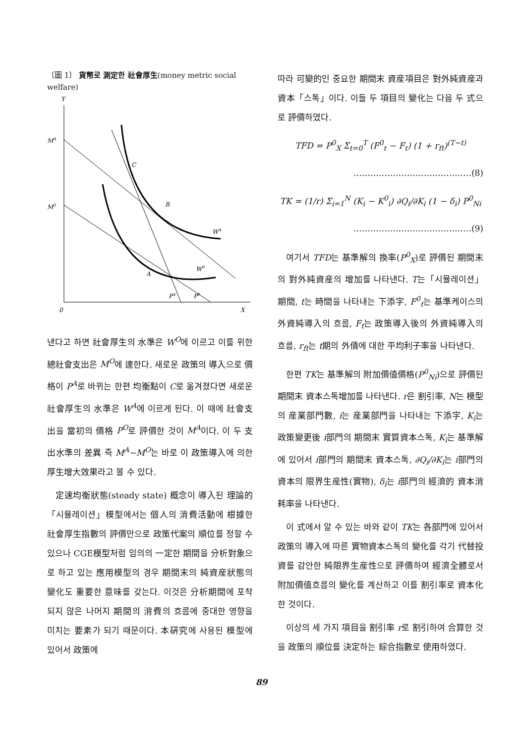〔圖 1〕 貨幣로 測定한 社會厚生(money metric social welfare)
Y
0
X
MA
M0
C
B
A
WA
W0
PA
P0
낸다고 하면 社會厚生의 水準은 W<sup>O</sup>에 이르고 이를 위한 總社會支出은 M<sup>O</sup>에 達한다. 새로운 政策의 導入으로 價格이 P<sup>A</sup>로 바뀌는 한편 均衡點이 C로 옮겨졌다면 새로운 社會厚生의 水準은 W<sup>A</sup>에 이르게 된다. 이 때에 社會支出을 當初의 價格 P<sup>O</sup>로 評價한 것이 M<sup>A</sup>이다. 이 두 支出水準의 差異 즉 M<sup>A</sup>−M<sup>O</sup>는 바로 이 政策導入에 의한 厚生增大效果라고 볼 수 있다.
定速均衡狀態(steady state) 概念이 導入된 理論的「시뮬레이션」模型에서는 個人의 消費活動에 根據한 社會厚生指數의 評價만으로 政策代案의 順位를 정할 수 있으나 CGE模型처럼 임의의 一定한 期間을 分析對象으로 하고 있는 應用模型의 경우 期間末의 純資産狀態의 變化도 重要한 意味를 갖는다. 이것은 分析期間에 포착되지 않은 나머지 期間의 消費의 흐름에 중대한 영향을 미치는 要素가 되기 때문이다. 本硏究에 사용된 模型에 있어서 政策에
따라 可變的인 중요한 期間末 資産項目은 對外純資産과 資本「스톡」이다. 이들 두 項目의 變化는 다음 두 式으로 評價하였다.
TFD = P<sup>0</sup><sub>X</sub> Σ<sub>t=0</sub><sup>T</sup> (F<sup>0</sup><sub>t</sub> − F<sub>t</sub>) (1 + r<sub>ft</sub>)<sup>(T−t)</sup>
……………………………………(8)
TK = (1/r) Σ<sub>i=1</sub><sup>N</sup> (K<sub>i</sub> − K<sup>0</sup><sub>i</sub>) ∂Q<sub>i</sub>/∂K<sub>i</sub> (1 − δ<sub>i</sub>) P<sup>0</sup><sub>Ni</sub>
……………………………………(9)
여기서 TFD는 基準解의 換率(P<sup>0</sup><sub>X</sub>)로 評價된 期間末의 對外純資産의 增加를 나타낸다. T는「시뮬레이션」期間, t는 時間을 나타내는 下添字, F<sup>0</sup><sub>t</sub>는 基準케이스의 外資純導入의 흐름, F<sub>t</sub>는 政策導入後의 外資純導入의 흐름, r<sub>ft</sub>는 t期의 外債에 대한 平均利子率을 나타낸다.
한편 TK는 基準解의 附加價值價格(P<sup>0</sup><sub>Ni</sub>)으로 評價된 期間末 資本스톡增加를 나타낸다. r은 割引率, N는 模型의 産業部門數, i는 産業部門을 나타내는 下添字, K<sub>i</sub>는 政策變更後 i部門의 期間末 實質資本스톡, K<sub>i</sub>는 基準解에 있어서 i部門의 期間末 資本스톡, ∂Q<sub>i</sub>/∂K<sub>i</sub>는 i部門의 資本의 限界生産性(實物), δ<sub>i</sub>는 i部門의 經濟的 資本消耗率을 나타낸다.
이 式에서 알 수 있는 바와 같이 TK는 各部門에 있어서 政策의 導入에 따른 實物資本스톡의 變化를 각기 代替投資를 감안한 純限界生産性으로 評價하여 經濟全體로서 附加價值흐름의 變化를 계산하고 이를 割引率로 資本化한 것이다.
이상의 세 가지 項目을 割引率 r로 割引하여 合算한 것을 政策의 順位를 決定하는 綜合指數로 使用하였다.
89